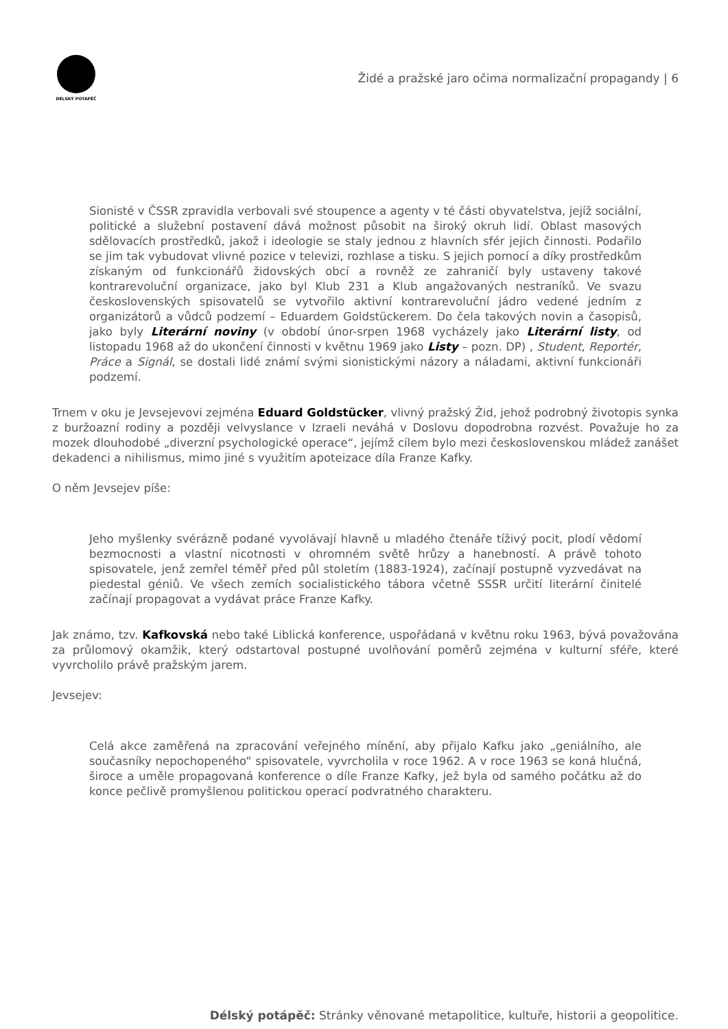DÉLSKÝ POTÁPĚČ
Židé a pražské jaro očima normalizační propagandy | 6
Sionisté v ČSSR zpravidla verbovali své stoupence a agenty v té části obyvatelstva, jejíž sociální, politické a služební postavení dává možnost působit na široký okruh lidí. Oblast masových sdělovacích prostředků, jakož i ideologie se staly jednou z hlavních sfér jejich činnosti. Podařilo se jim tak vybudovat vlivné pozice v televizi, rozhlase a tisku. S jejich pomocí a díky prostředkům získaným od funkcionářů židovských obcí a rovněž ze zahraničí byly ustaveny takové kontrarevoluční organizace, jako byl Klub 231 a Klub angažovaných nestraníků. Ve svazu československých spisovatelů se vytvořilo aktivní kontrarevoluční jádro vedené jedním z organizátorů a vůdců podzemí – Eduardem Goldstückerem. Do čela takových novin a časopisů, jako byly Literární noviny (v období únor-srpen 1968 vycházely jako Literární listy, od listopadu 1968 až do ukončení činnosti v květnu 1969 jako Listy – pozn. DP) , Student, Reportér, Práce a Signál, se dostali lidé známí svými sionistickými názory a náladami, aktivní funkcionáři podzemí.
Trnem v oku je Jevsejevovi zejména Eduard Goldstücker, vlivný pražský Žid, jehož podrobný životopis synka z buržoazní rodiny a později velvyslance v Izraeli neváhá v Doslovu dopodrobna rozvést. Považuje ho za mozek dlouhodobé „diverzní psychologické operace“, jejímž cílem bylo mezi československou mládež zanášet dekadenci a nihilismus, mimo jiné s využitím apoteizace díla Franze Kafky.
O něm Jevsejev píše:
Jeho myšlenky svérázně podané vyvolávají hlavně u mladého čtenáře tíživý pocit, plodí vědomí bezmocnosti a vlastní nicotnosti v ohromném světě hrůzy a hanebností. A právě tohoto spisovatele, jenž zemřel téměř před půl stoletím (1883-1924), začínají postupně vyzvedávat na piedestal géniů. Ve všech zemích socialistického tábora včetně SSSR určití literární činitelé začínají propagovat a vydávat práce Franze Kafky.
Jak známo, tzv. Kafkovská nebo také Liblická konference, uspořádaná v květnu roku 1963, bývá považována za průlomový okamžik, který odstartoval postupné uvolňování poměrů zejména v kulturní sféře, které vyvrcholilo právě pražským jarem.
Jevsejev:
Celá akce zaměřená na zpracování veřejného mínění, aby přijalo Kafku jako „geniálního, ale současníky nepochopeného“ spisovatele, vyvrcholila v roce 1962. A v roce 1963 se koná hlučná, široce a uměle propagovaná konference o díle Franze Kafky, jež byla od samého počátku až do konce pečlivě promyšlenou politickou operací podvratného charakteru.
Délský potápěč: Stránky věnované metapolitice, kultuře, historii a geopolitice.